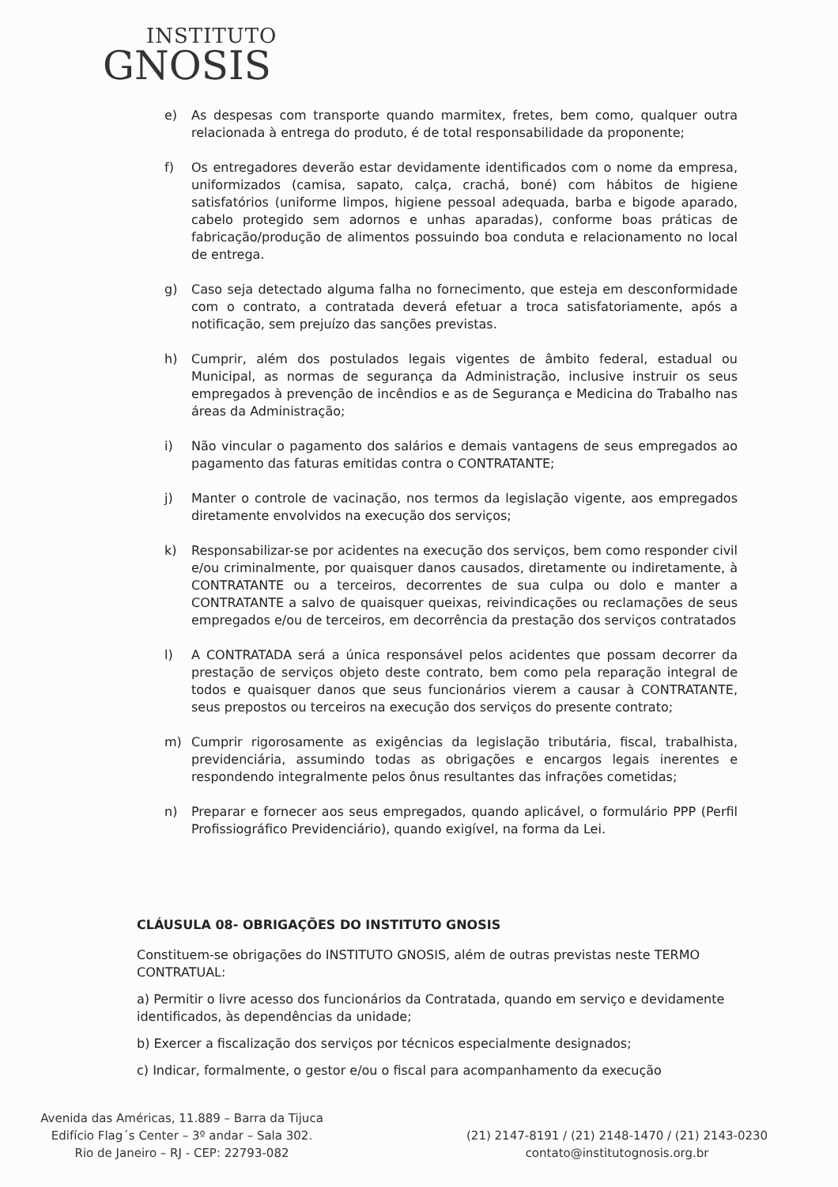INSTITUTO
GNOSIS
e) As despesas com transporte quando marmitex, fretes, bem como, qualquer outra relacionada à entrega do produto, é de total responsabilidade da proponente;
f) Os entregadores deverão estar devidamente identificados com o nome da empresa, uniformizados (camisa, sapato, calça, crachá, boné) com hábitos de higiene satisfatórios (uniforme limpos, higiene pessoal adequada, barba e bigode aparado, cabelo protegido sem adornos e unhas aparadas), conforme boas práticas de fabricação/produção de alimentos possuindo boa conduta e relacionamento no local de entrega.
g) Caso seja detectado alguma falha no fornecimento, que esteja em desconformidade com o contrato, a contratada deverá efetuar a troca satisfatoriamente, após a notificação, sem prejuízo das sanções previstas.
h) Cumprir, além dos postulados legais vigentes de âmbito federal, estadual ou Municipal, as normas de segurança da Administração, inclusive instruir os seus empregados à prevenção de incêndios e as de Segurança e Medicina do Trabalho nas áreas da Administração;
i) Não vincular o pagamento dos salários e demais vantagens de seus empregados ao pagamento das faturas emitidas contra o CONTRATANTE;
j) Manter o controle de vacinação, nos termos da legislação vigente, aos empregados diretamente envolvidos na execução dos serviços;
k) Responsabilizar-se por acidentes na execução dos serviços, bem como responder civil e/ou criminalmente, por quaisquer danos causados, diretamente ou indiretamente, à CONTRATANTE ou a terceiros, decorrentes de sua culpa ou dolo e manter a CONTRATANTE a salvo de quaisquer queixas, reivindicações ou reclamações de seus empregados e/ou de terceiros, em decorrência da prestação dos serviços contratados
l) A CONTRATADA será a única responsável pelos acidentes que possam decorrer da prestação de serviços objeto deste contrato, bem como pela reparação integral de todos e quaisquer danos que seus funcionários vierem a causar à CONTRATANTE, seus prepostos ou terceiros na execução dos serviços do presente contrato;
m) Cumprir rigorosamente as exigências da legislação tributária, fiscal, trabalhista, previdenciária, assumindo todas as obrigações e encargos legais inerentes e respondendo integralmente pelos ônus resultantes das infrações cometidas;
n) Preparar e fornecer aos seus empregados, quando aplicável, o formulário PPP (Perfil Profissiográfico Previdenciário), quando exigível, na forma da Lei.
CLÁUSULA 08- OBRIGAÇÕES DO INSTITUTO GNOSIS
Constituem-se obrigações do INSTITUTO GNOSIS, além de outras previstas neste TERMO CONTRATUAL:
a) Permitir o livre acesso dos funcionários da Contratada, quando em serviço e devidamente identificados, às dependências da unidade;
b) Exercer a fiscalização dos serviços por técnicos especialmente designados;
c) Indicar, formalmente, o gestor e/ou o fiscal para acompanhamento da execução
Avenida das Américas, 11.889 – Barra da Tijuca
Edifício Flag´s Center – 3º andar – Sala 302.
Rio de Janeiro – RJ - CEP: 22793-082
(21) 2147-8191 / (21) 2148-1470 / (21) 2143-0230
contato@institutognosis.org.br